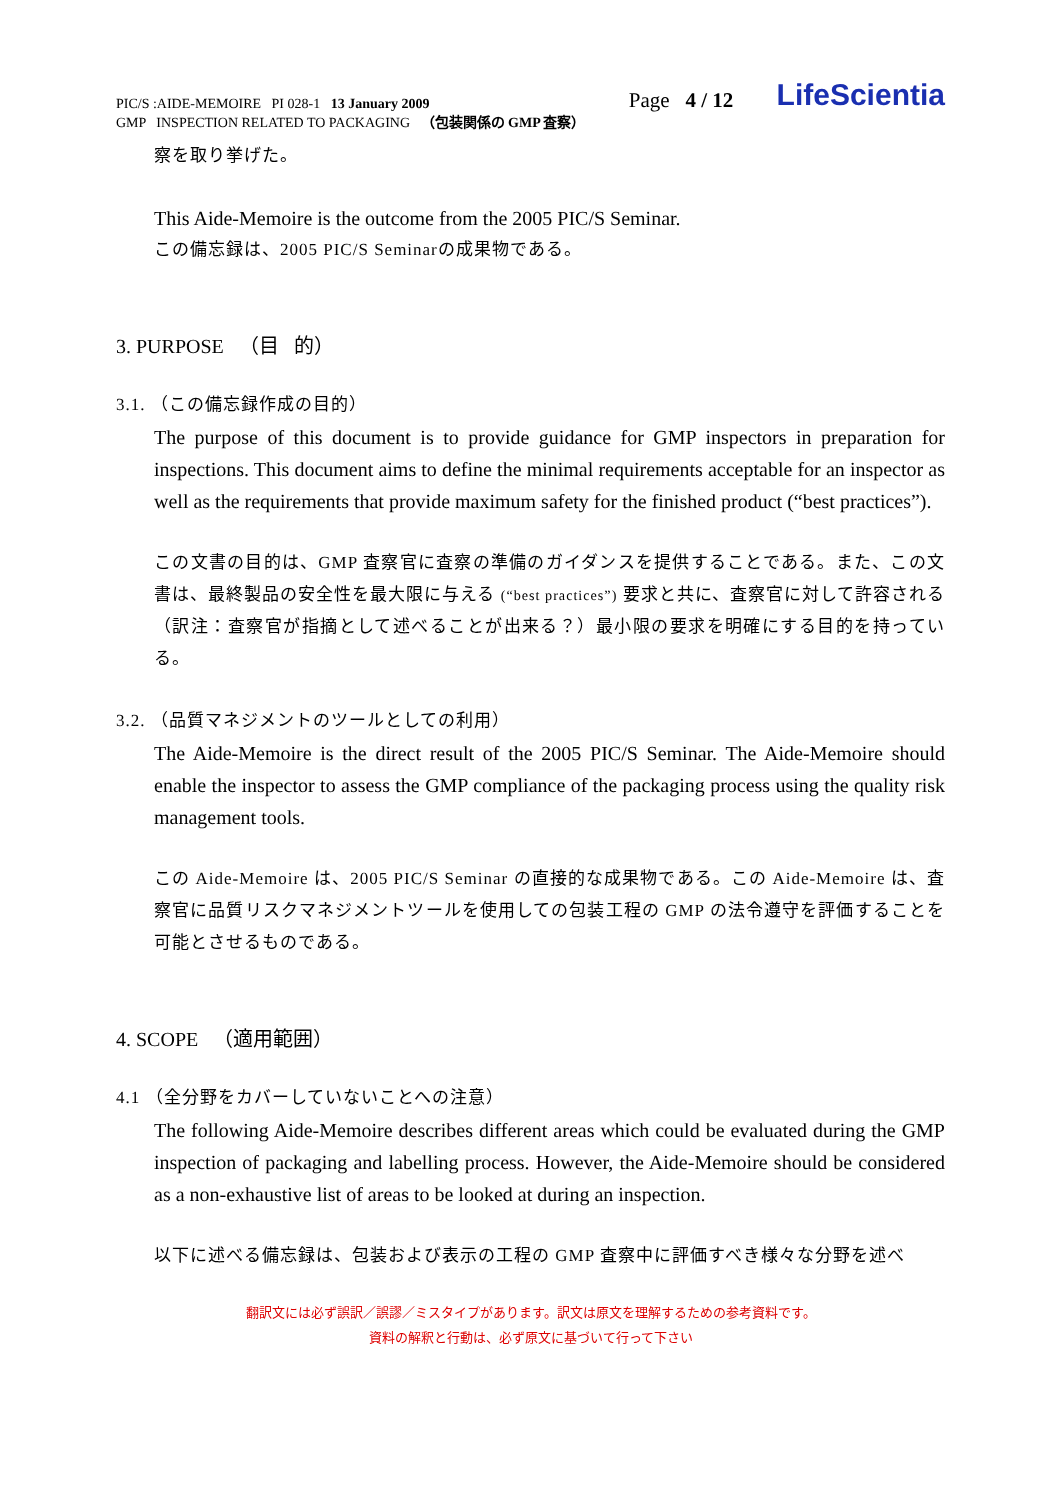PIC/S :AIDE-MEMOIRE PI 028-1 13 January 2009
GMP INSPECTION RELATED TO PACKAGING （包装関係の GMP 査察）
Page 4 / 12
LifeScientia
察を取り挙げた。
This Aide-Memoire is the outcome from the 2005 PIC/S Seminar.
この備忘録は、2005 PIC/S Seminarの成果物である。
3. PURPOSE （目 的）
3.1. （この備忘録作成の目的）
The purpose of this document is to provide guidance for GMP inspectors in preparation for inspections. This document aims to define the minimal requirements acceptable for an inspector as well as the requirements that provide maximum safety for the finished product (“best practices”).
この文書の目的は、GMP 査察官に査察の準備のガイダンスを提供することである。また、この文書は、最終製品の安全性を最大限に与える (“best practices”) 要求と共に、査察官に対して許容される（訳注：査察官が指摘として述べることが出来る？）最小限の要求を明確にする目的を持っている。
3.2. （品質マネジメントのツールとしての利用）
The Aide-Memoire is the direct result of the 2005 PIC/S Seminar. The Aide-Memoire should enable the inspector to assess the GMP compliance of the packaging process using the quality risk management tools.
この Aide-Memoire は、2005 PIC/S Seminar の直接的な成果物である。この Aide-Memoire は、査察官に品質リスクマネジメントツールを使用しての包装工程の GMP の法令遵守を評価することを可能とさせるものである。
4. SCOPE （適用範囲）
4.1 （全分野をカバーしていないことへの注意）
The following Aide-Memoire describes different areas which could be evaluated during the GMP inspection of packaging and labelling process. However, the Aide-Memoire should be considered as a non-exhaustive list of areas to be looked at during an inspection.
以下に述べる備忘録は、包装および表示の工程の GMP 査察中に評価すべき様々な分野を述べ
翻訳文には必ず誤訳／誤謬／ミスタイプがあります。訳文は原文を理解するための参考資料です。
資料の解釈と行動は、必ず原文に基づいて行って下さい